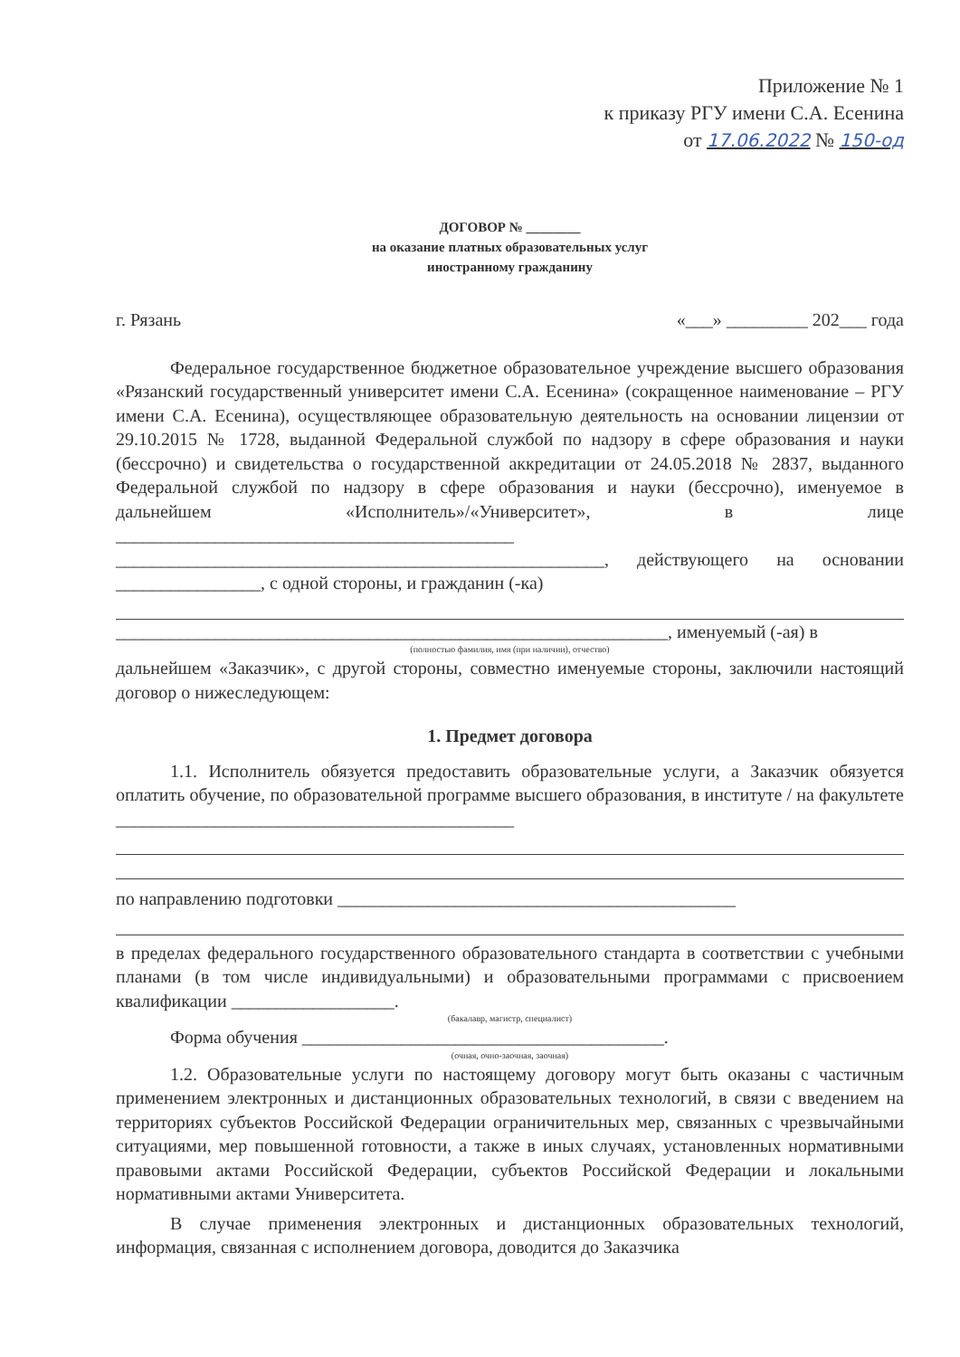Приложение № 1
к приказу РГУ имени С.А. Есенина
от 17.06.2022 № 150-од
ДОГОВОР № ________
на оказание платных образовательных услуг
иностранному гражданину
г. Рязань «___» _________ 202___ года
Федеральное государственное бюджетное образовательное учреждение высшего образования «Рязанский государственный университет имени С.А. Есенина» (сокращенное наименование – РГУ имени С.А. Есенина), осуществляющее образовательную деятельность на основании лицензии от 29.10.2015 № 1728, выданной Федеральной службой по надзору в сфере образования и науки (бессрочно) и свидетельства о государственной аккредитации от 24.05.2018 № 2837, выданного Федеральной службой по надзору в сфере образования и науки (бессрочно), именуемое в дальнейшем «Исполнитель»/«Университет», в лице ____________________________________________ ______________________________________________________, действующего на основании ________________, с одной стороны, и гражданин (-ка)
_____________________________________________________________, именуемый (-ая) в
(полностью фамилия, имя (при наличии), отчество)
дальнейшем «Заказчик», с другой стороны, совместно именуемые стороны, заключили настоящий договор о нижеследующем:
1. Предмет договора
1.1. Исполнитель обязуется предоставить образовательные услуги, а Заказчик обязуется оплатить обучение, по образовательной программе высшего образования, в институте / на факультете ____________________________________________
по направлению подготовки ____________________________________________
в пределах федерального государственного образовательного стандарта в соответствии с учебными планами (в том числе индивидуальными) и образовательными программами с присвоением квалификации __________________.
(бакалавр, магистр, специалист)
Форма обучения ________________________________________.
(очная, очно-заочная, заочная)
1.2. Образовательные услуги по настоящему договору могут быть оказаны с частичным применением электронных и дистанционных образовательных технологий, в связи с введением на территориях субъектов Российской Федерации ограничительных мер, связанных с чрезвычайными ситуациями, мер повышенной готовности, а также в иных случаях, установленных нормативными правовыми актами Российской Федерации, субъектов Российской Федерации и локальными нормативными актами Университета.
В случае применения электронных и дистанционных образовательных технологий, информация, связанная с исполнением договора, доводится до Заказчика